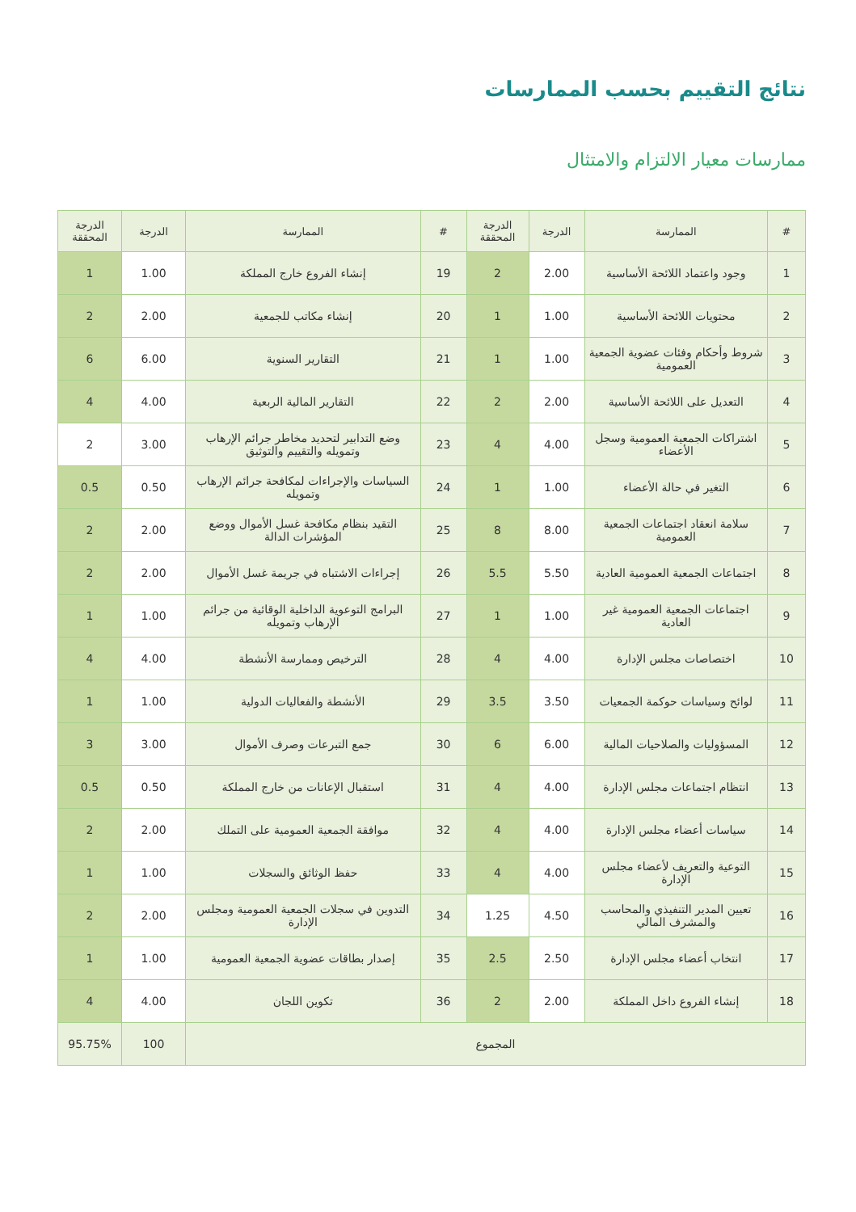نتائج التقييم بحسب الممارسات
ممارسات معيار الالتزام والامتثال
| # | الممارسة | الدرجة | الدرجة المحققة | # | الممارسة | الدرجة | الدرجة المحققة |
| --- | --- | --- | --- | --- | --- | --- | --- |
| 1 | وجود واعتماد اللائحة الأساسية | 2.00 | 2 | 19 | إنشاء الفروع خارج المملكة | 1.00 | 1 |
| 2 | محتويات اللائحة الأساسية | 1.00 | 1 | 20 | إنشاء مكاتب للجمعية | 2.00 | 2 |
| 3 | شروط وأحكام وفئات عضوية الجمعية العمومية | 1.00 | 1 | 21 | التقارير السنوية | 6.00 | 6 |
| 4 | التعديل على اللائحة الأساسية | 2.00 | 2 | 22 | التقارير المالية الربعية | 4.00 | 4 |
| 5 | اشتراكات الجمعية العمومية وسجل الأعضاء | 4.00 | 4 | 23 | وضع التدابير لتحديد مخاطر جرائم الإرهاب وتمويله والتقييم والتوثيق | 3.00 | 2 |
| 6 | التغير في حالة الأعضاء | 1.00 | 1 | 24 | السياسات والإجراءات لمكافحة جرائم الإرهاب وتمويله | 0.50 | 0.5 |
| 7 | سلامة انعقاد اجتماعات الجمعية العمومية | 8.00 | 8 | 25 | التقيد بنظام مكافحة غسل الأموال ووضع المؤشرات الدالة | 2.00 | 2 |
| 8 | اجتماعات الجمعية العمومية العادية | 5.50 | 5.5 | 26 | إجراءات الاشتباه في جريمة غسل الأموال | 2.00 | 2 |
| 9 | اجتماعات الجمعية العمومية غير العادية | 1.00 | 1 | 27 | البرامج التوعوية الداخلية الوقائية من جرائم الإرهاب وتمويله | 1.00 | 1 |
| 10 | اختصاصات مجلس الإدارة | 4.00 | 4 | 28 | الترخيص وممارسة الأنشطة | 4.00 | 4 |
| 11 | لوائح وسياسات حوكمة الجمعيات | 3.50 | 3.5 | 29 | الأنشطة والفعاليات الدولية | 1.00 | 1 |
| 12 | المسؤوليات والصلاحيات المالية | 6.00 | 6 | 30 | جمع التبرعات وصرف الأموال | 3.00 | 3 |
| 13 | انتظام اجتماعات مجلس الإدارة | 4.00 | 4 | 31 | استقبال الإعانات من خارج المملكة | 0.50 | 0.5 |
| 14 | سياسات أعضاء مجلس الإدارة | 4.00 | 4 | 32 | موافقة الجمعية العمومية على التملك | 2.00 | 2 |
| 15 | التوعية والتعريف لأعضاء مجلس الإدارة | 4.00 | 4 | 33 | حفظ الوثائق والسجلات | 1.00 | 1 |
| 16 | تعيين المدير التنفيذي والمحاسب والمشرف المالي | 4.50 | 1.25 | 34 | التدوين في سجلات الجمعية العمومية ومجلس الإدارة | 2.00 | 2 |
| 17 | انتخاب أعضاء مجلس الإدارة | 2.50 | 2.5 | 35 | إصدار بطاقات عضوية الجمعية العمومية | 1.00 | 1 |
| 18 | إنشاء الفروع داخل المملكة | 2.00 | 2 | 36 | تكوين اللجان | 4.00 | 4 |
| المجموع | | | | | | 100 | 95.75% |